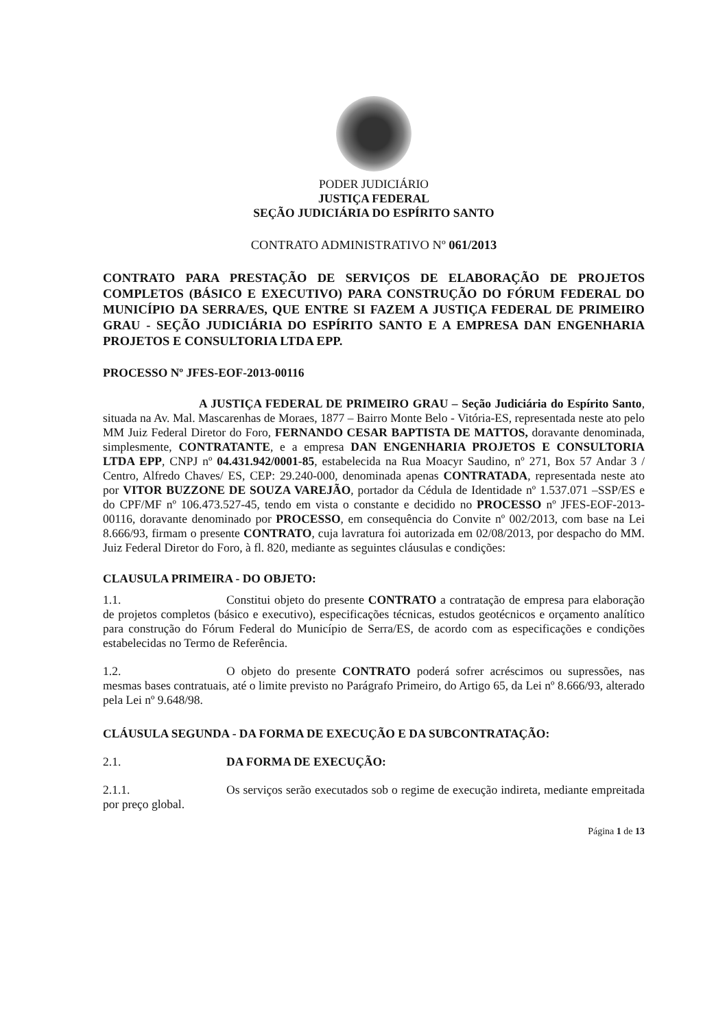PODER JUDICIÁRIO
JUSTIÇA FEDERAL
SEÇÃO JUDICIÁRIA DO ESPÍRITO SANTO
CONTRATO ADMINISTRATIVO Nº 061/2013
CONTRATO PARA PRESTAÇÃO DE SERVIÇOS DE ELABORAÇÃO DE PROJETOS COMPLETOS (BÁSICO E EXECUTIVO) PARA CONSTRUÇÃO DO FÓRUM FEDERAL DO MUNICÍPIO DA SERRA/ES, QUE ENTRE SI FAZEM A JUSTIÇA FEDERAL DE PRIMEIRO GRAU - SEÇÃO JUDICIÁRIA DO ESPÍRITO SANTO E A EMPRESA DAN ENGENHARIA PROJETOS E CONSULTORIA LTDA EPP.
PROCESSO Nº JFES-EOF-2013-00116
A JUSTIÇA FEDERAL DE PRIMEIRO GRAU – Seção Judiciária do Espírito Santo, situada na Av. Mal. Mascarenhas de Moraes, 1877 – Bairro Monte Belo - Vitória-ES, representada neste ato pelo MM Juiz Federal Diretor do Foro, FERNANDO CESAR BAPTISTA DE MATTOS, doravante denominada, simplesmente, CONTRATANTE, e a empresa DAN ENGENHARIA PROJETOS E CONSULTORIA LTDA EPP, CNPJ nº 04.431.942/0001-85, estabelecida na Rua Moacyr Saudino, nº 271, Box 57 Andar 3 / Centro, Alfredo Chaves/ ES, CEP: 29.240-000, denominada apenas CONTRATADA, representada neste ato por VITOR BUZZONE DE SOUZA VAREJÃO, portador da Cédula de Identidade nº 1.537.071 –SSP/ES e do CPF/MF nº 106.473.527-45, tendo em vista o constante e decidido no PROCESSO nº JFES-EOF-2013-00116, doravante denominado por PROCESSO, em consequência do Convite nº 002/2013, com base na Lei 8.666/93, firmam o presente CONTRATO, cuja lavratura foi autorizada em 02/08/2013, por despacho do MM. Juiz Federal Diretor do Foro, à fl. 820, mediante as seguintes cláusulas e condições:
CLAUSULA PRIMEIRA - DO OBJETO:
1.1. Constitui objeto do presente CONTRATO a contratação de empresa para elaboração de projetos completos (básico e executivo), especificações técnicas, estudos geotécnicos e orçamento analítico para construção do Fórum Federal do Município de Serra/ES, de acordo com as especificações e condições estabelecidas no Termo de Referência.
1.2. O objeto do presente CONTRATO poderá sofrer acréscimos ou supressões, nas mesmas bases contratuais, até o limite previsto no Parágrafo Primeiro, do Artigo 65, da Lei nº 8.666/93, alterado pela Lei nº 9.648/98.
CLÁUSULA SEGUNDA - DA FORMA DE EXECUÇÃO E DA SUBCONTRATAÇÃO:
2.1. DA FORMA DE EXECUÇÃO:
2.1.1. Os serviços serão executados sob o regime de execução indireta, mediante empreitada por preço global.
Página 1 de 13